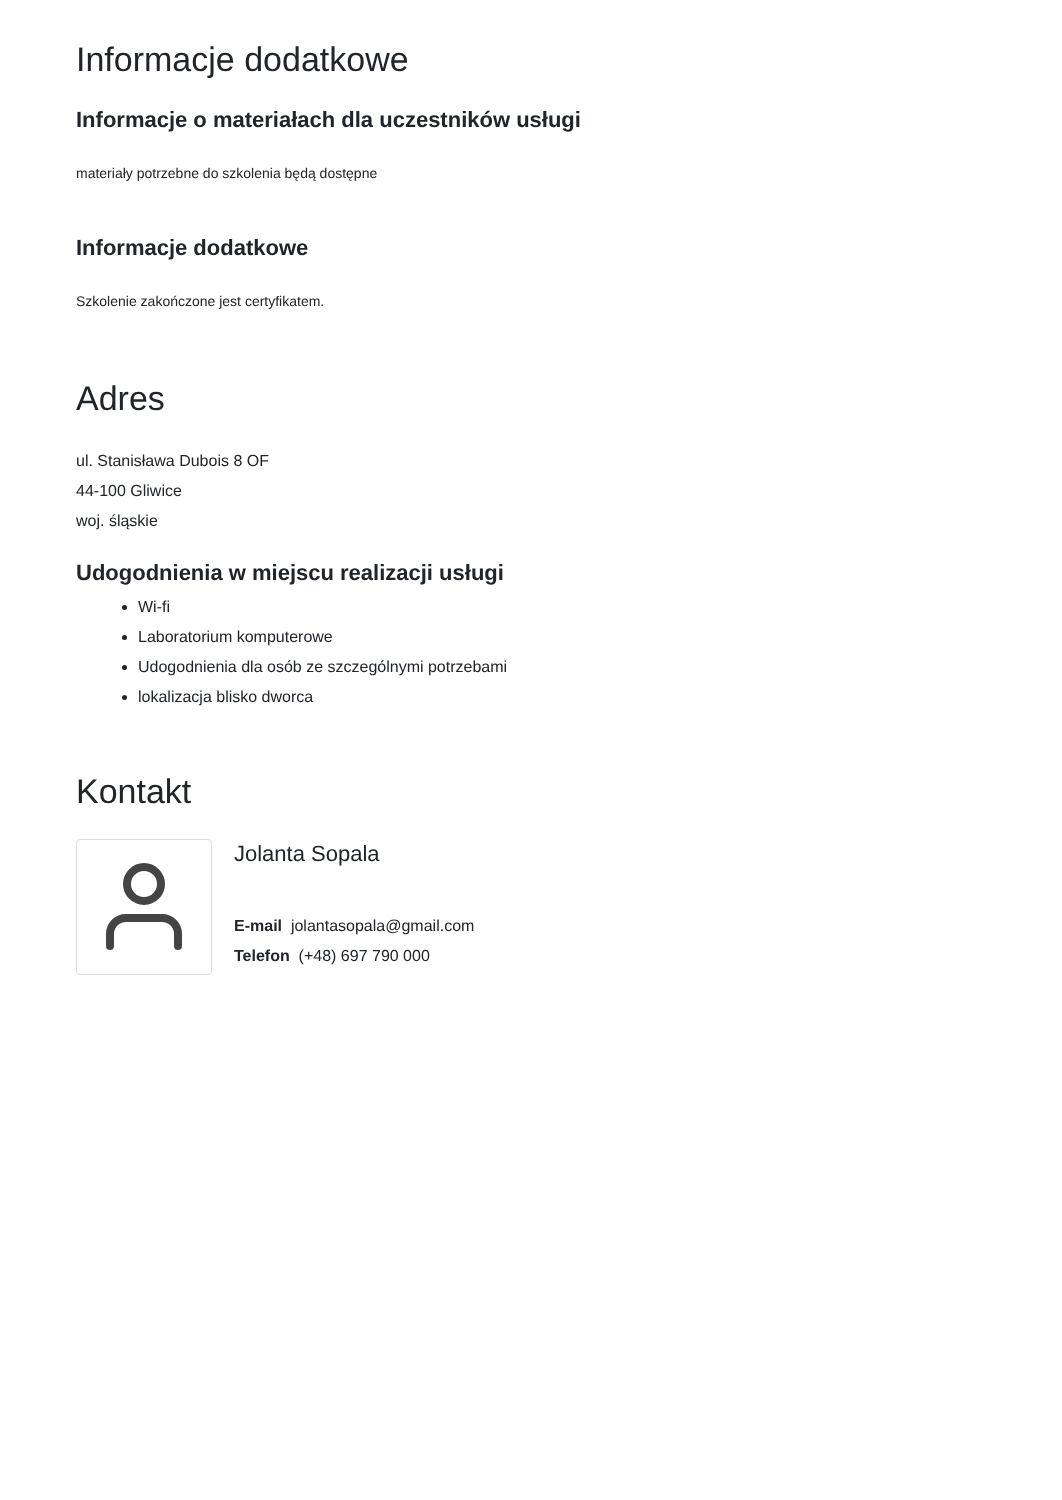Informacje dodatkowe
Informacje o materiałach dla uczestników usługi
materiały potrzebne do szkolenia będą dostępne
Informacje dodatkowe
Szkolenie zakończone jest certyfikatem.
Adres
ul. Stanisława Dubois 8 OF
44-100 Gliwice
woj. śląskie
Udogodnienia w miejscu realizacji usługi
Wi-fi
Laboratorium komputerowe
Udogodnienia dla osób ze szczególnymi potrzebami
lokalizacja blisko dworca
Kontakt
Jolanta Sopala
E-mail jolantasopala@gmail.com
Telefon (+48) 697 790 000